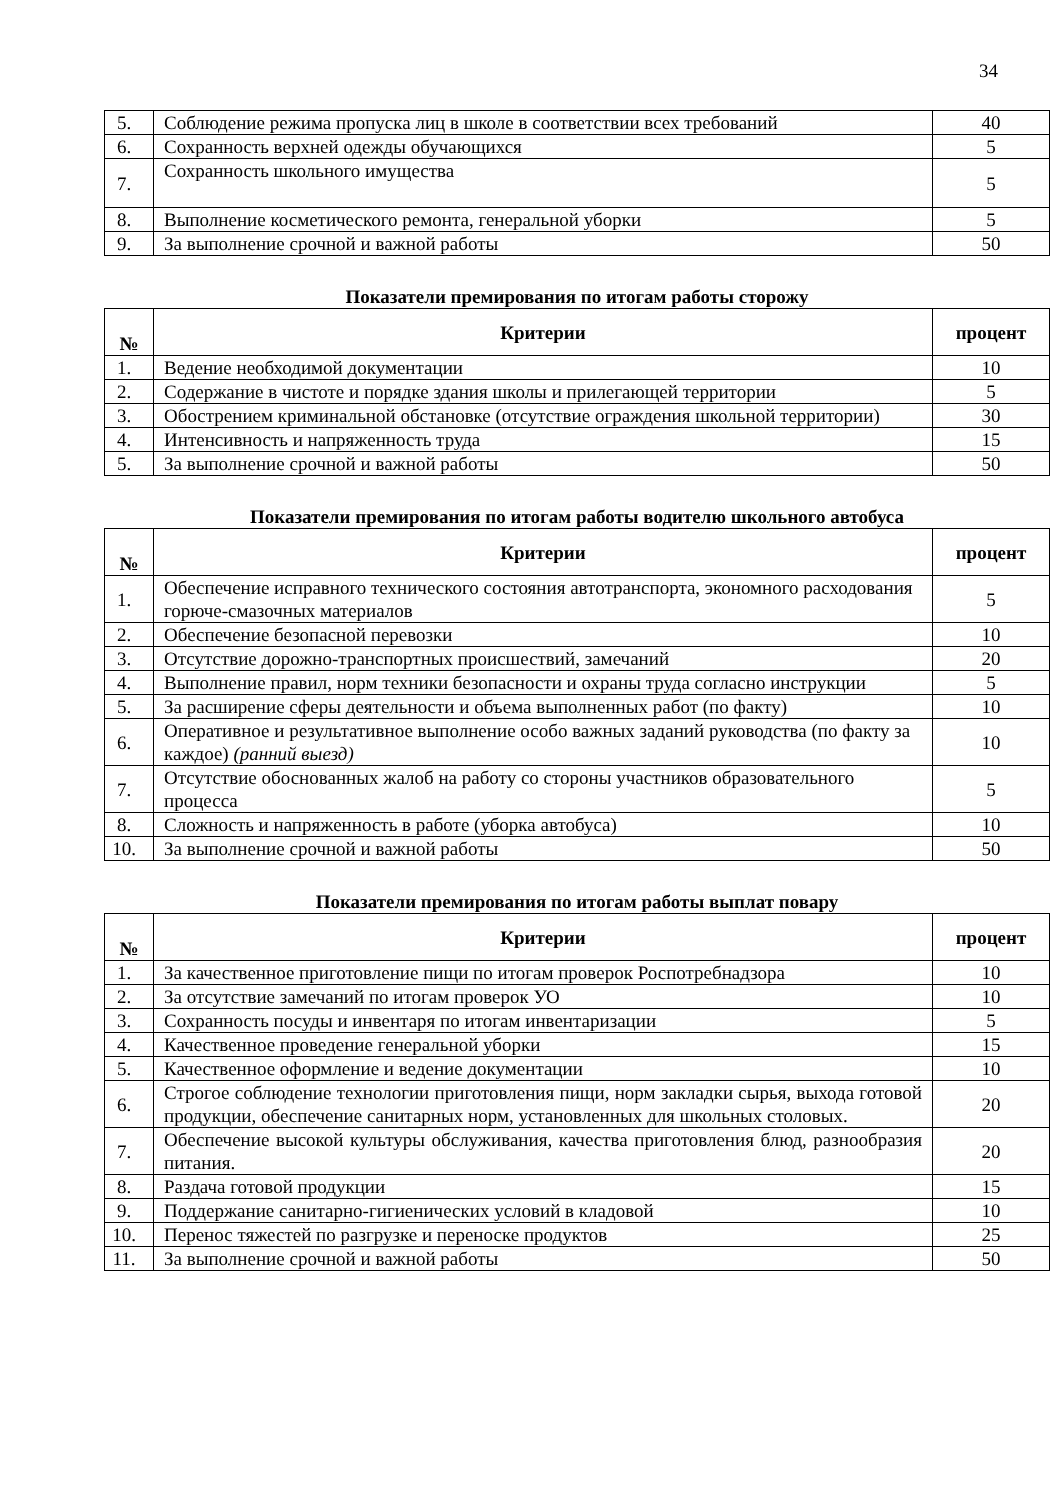34
| 5. | Соблюдение режима пропуска лиц в школе в соответствии всех требований | 40 |
| 6. | Сохранность верхней одежды обучающихся | 5 |
| 7. | Сохранность школьного имущества | 5 |
| 8. | Выполнение косметического ремонта, генеральной уборки | 5 |
| 9. | За выполнение срочной и важной работы | 50 |
Показатели премирования по итогам работы сторожу
| № | Критерии | процент |
| --- | --- | --- |
| 1. | Ведение необходимой документации | 10 |
| 2. | Содержание в чистоте и порядке здания школы и прилегающей территории | 5 |
| 3. | Обострением криминальной обстановке (отсутствие ограждения школьной территории) | 30 |
| 4. | Интенсивность и напряженность труда | 15 |
| 5. | За выполнение срочной и важной работы | 50 |
Показатели премирования по итогам работы водителю школьного автобуса
| № | Критерии | процент |
| --- | --- | --- |
| 1. | Обеспечение исправного технического состояния автотранспорта, экономного расходования горюче-смазочных материалов | 5 |
| 2. | Обеспечение безопасной перевозки | 10 |
| 3. | Отсутствие дорожно-транспортных происшествий, замечаний | 20 |
| 4. | Выполнение правил, норм техники безопасности и охраны труда согласно инструкции | 5 |
| 5. | За расширение сферы деятельности и объема выполненных работ (по факту) | 10 |
| 6. | Оперативное и результативное выполнение особо важных заданий руководства (по факту за каждое) (ранний выезд) | 10 |
| 7. | Отсутствие обоснованных жалоб на работу со стороны участников образовательного процесса | 5 |
| 8. | Сложность и напряженность в работе (уборка автобуса) | 10 |
| 10. | За выполнение срочной и важной работы | 50 |
Показатели премирования по итогам работы выплат повару
| № | Критерии | процент |
| --- | --- | --- |
| 1. | За качественное приготовление пищи по итогам проверок Роспотребнадзора | 10 |
| 2. | За отсутствие замечаний по итогам проверок УО | 10 |
| 3. | Сохранность посуды и инвентаря по итогам инвентаризации | 5 |
| 4. | Качественное проведение генеральной уборки | 15 |
| 5. | Качественное оформление и ведение документации | 10 |
| 6. | Строгое соблюдение технологии приготовления пищи, норм закладки сырья, выхода готовой продукции, обеспечение санитарных норм, установленных для школьных столовых. | 20 |
| 7. | Обеспечение высокой культуры обслуживания, качества приготовления блюд, разнообразия питания. | 20 |
| 8. | Раздача готовой продукции | 15 |
| 9. | Поддержание санитарно-гигиенических условий в кладовой | 10 |
| 10. | Перенос тяжестей по разгрузке и переноске продуктов | 25 |
| 11. | За выполнение срочной и важной работы | 50 |